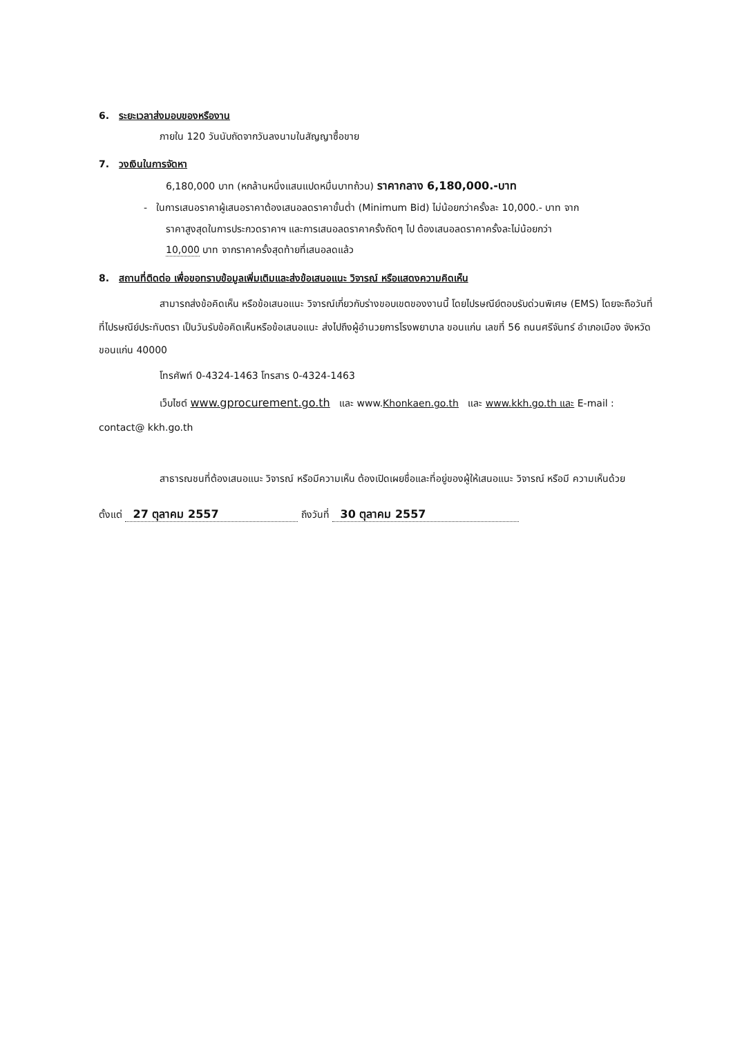6. ระยะเวลาส่งมอบของหรืองาน
ภายใน 120 วันนับถัดจากวันลงนามในสัญญาซื้อขาย
7. วงเงินในการจัดหา
6,180,000 บาท (หกล้านหนึ่งแสนแปดหมื่นบาทถ้วน) ราคากลาง 6,180,000.-บาท
- ในการเสนอราคาผู้เสนอราคาต้องเสนอลดราคาขั้นต่ำ (Minimum Bid) ไม่น้อยกว่าครั้งละ 10,000.- บาท จาก
ราคาสูงสุดในการประกวดราคาฯ และการเสนอลดราคาครั้งถัดๆ ไป ต้องเสนอลดราคาครั้งละไม่น้อยกว่า
10,000 บาท จากราคาครั้งสุดท้ายที่เสนอลดแล้ว
8. สถานที่ติดต่อ เพื่อขอทราบข้อมูลเพิ่มเติมและส่งข้อเสนอแนะ วิจารณ์ หรือแสดงความคิดเห็น
สามารถส่งข้อคิดเห็น หรือข้อเสนอแนะ วิจารณ์เกี่ยวกับร่างขอบเขตของงานนี้ โดยไปรษณีย์ตอบรับด่วนพิเศษ (EMS) โดยจะถือวันที่ ที่ไปรษณีย์ประทับตรา เป็นวันรับข้อคิดเห็นหรือข้อเสนอแนะ ส่งไปถึงผู้อำนวยการโรงพยาบาล ขอนแก่น เลขที่ 56 ถนนศรีจันทร์ อำเภอเมือง จังหวัดขอนแก่น 40000
โทรศัพท์ 0-4324-1463 โทรสาร 0-4324-1463
เว็บไซต์ www.gprocurement.go.th และ www.Khonkaen.go.th และ www.kkh.go.th และ E-mail : contact@ kkh.go.th
สาธารณชนที่ต้องเสนอแนะ วิจารณ์ หรือมีความเห็น ต้องเปิดเผยชื่อและที่อยู่ของผู้ให้เสนอแนะ วิจารณ์ หรือมี ความเห็นด้วย
ตั้งแต่ 27 ตุลาคม 2557 ถึงวันที่ 30 ตุลาคม 2557